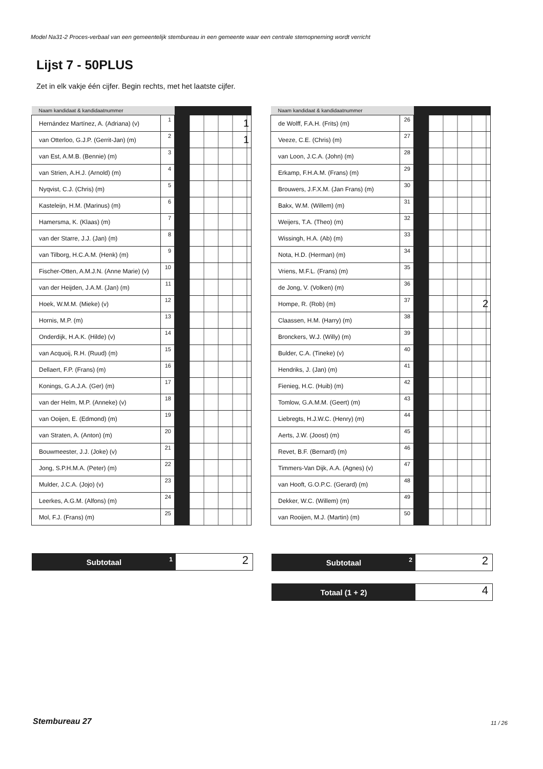Model Na31-2 Proces-verbaal van een gemeentelijk stembureau in een gemeente waar een centrale stemopneming wordt verricht
Lijst 7 - 50PLUS
Zet in elk vakje één cijfer. Begin rechts, met het laatste cijfer.
| Naam kandidaat & kandidaatnummer | | | |
| --- | --- | --- | --- |
| Hernández Martínez, A. (Adriana) (v) | 1 | | 1 |
| van Otterloo, G.J.P. (Gerrit-Jan) (m) | 2 | | 1 |
| van Est, A.M.B. (Bennie) (m) | 3 | | |
| van Strien, A.H.J. (Arnold) (m) | 4 | | |
| Nyqvist, C.J. (Chris) (m) | 5 | | |
| Kasteleijn, H.M. (Marinus) (m) | 6 | | |
| Hamersma, K. (Klaas) (m) | 7 | | |
| van der Starre, J.J. (Jan) (m) | 8 | | |
| van Tilborg, H.C.A.M. (Henk) (m) | 9 | | |
| Fischer-Otten, A.M.J.N. (Anne Marie) (v) | 10 | | |
| van der Heijden, J.A.M. (Jan) (m) | 11 | | |
| Hoek, W.M.M. (Mieke) (v) | 12 | | |
| Hornis, M.P. (m) | 13 | | |
| Onderdijk, H.A.K. (Hilde) (v) | 14 | | |
| van Acquoij, R.H. (Ruud) (m) | 15 | | |
| Dellaert, F.P. (Frans) (m) | 16 | | |
| Konings, G.A.J.A. (Ger) (m) | 17 | | |
| van der Helm, M.P. (Anneke) (v) | 18 | | |
| van Ooijen, E. (Edmond) (m) | 19 | | |
| van Straten, A. (Anton) (m) | 20 | | |
| Bouwmeester, J.J. (Joke) (v) | 21 | | |
| Jong, S.P.H.M.A. (Peter) (m) | 22 | | |
| Mulder, J.C.A. (Jojo) (v) | 23 | | |
| Leerkes, A.G.M. (Alfons) (m) | 24 | | |
| Mol, F.J. (Frans) (m) | 25 | | |
| Naam kandidaat & kandidaatnummer | | | |
| --- | --- | --- | --- |
| de Wolff, F.A.H. (Frits) (m) | 26 | | |
| Veeze, C.E. (Chris) (m) | 27 | | |
| van Loon, J.C.A. (John) (m) | 28 | | |
| Erkamp, F.H.A.M. (Frans) (m) | 29 | | |
| Brouwers, J.F.X.M. (Jan Frans) (m) | 30 | | |
| Bakx, W.M. (Willem) (m) | 31 | | |
| Weijers, T.A. (Theo) (m) | 32 | | |
| Wissingh, H.A. (Ab) (m) | 33 | | |
| Nota, H.D. (Herman) (m) | 34 | | |
| Vriens, M.F.L. (Frans) (m) | 35 | | |
| de Jong, V. (Volken) (m) | 36 | | |
| Hompe, R. (Rob) (m) | 37 | | 2 |
| Claassen, H.M. (Harry) (m) | 38 | | |
| Bronckers, W.J. (Willy) (m) | 39 | | |
| Bulder, C.A. (Tineke) (v) | 40 | | |
| Hendriks, J. (Jan) (m) | 41 | | |
| Fienieg, H.C. (Huib) (m) | 42 | | |
| Tomlow, G.A.M.M. (Geert) (m) | 43 | | |
| Liebregts, H.J.W.C. (Henry) (m) | 44 | | |
| Aerts, J.W. (Joost) (m) | 45 | | |
| Revet, B.F. (Bernard) (m) | 46 | | |
| Timmers-Van Dijk, A.A. (Agnes) (v) | 47 | | |
| van Hooft, G.O.P.C. (Gerard) (m) | 48 | | |
| Dekker, W.C. (Willem) (m) | 49 | | |
| van Rooijen, M.J. (Martin) (m) | 50 | | |
Subtotaal 1
2
Subtotaal 2
2
Totaal (1 + 2)
4
Stembureau 27 11 / 26